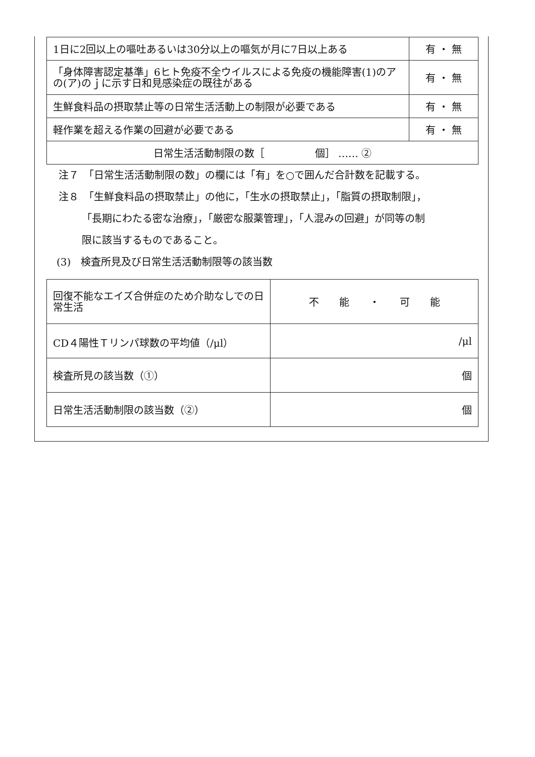| 1日に2回以上の嘔吐あるいは30分以上の嘔気が月に7日以上ある | 有 ・ 無 |
| 「身体障害認定基準」6ヒト免疫不全ウイルスによる免疫の機能障害(1)のアの(ア)のｊに示す日和見感染症の既往がある | 有 ・ 無 |
| 生鮮食料品の摂取禁止等の日常生活活動上の制限が必要である | 有 ・ 無 |
| 軽作業を超える作業の回避が必要である | 有 ・ 無 |
| 日常生活活動制限の数［ 個］ …… ② | |
注７　「日常生活活動制限の数」の欄には「有」を○で囲んだ合計数を記載する。
注８　「生鮮食料品の摂取禁止」の他に，「生水の摂取禁止」，「脂質の摂取制限」，
「長期にわたる密な治療」，「厳密な服薬管理」，「人混みの回避」が同等の制
限に該当するものであること。
(3)　検査所見及び日常生活活動制限等の該当数
| 回復不能なエイズ合併症のため介助なしでの日常生活 | 不 能 ・ 可 能 |
| CD４陽性Ｔリンパ球数の平均値（/μl） | /μl |
| 検査所見の該当数（①） | 個 |
| 日常生活活動制限の該当数（②） | 個 |